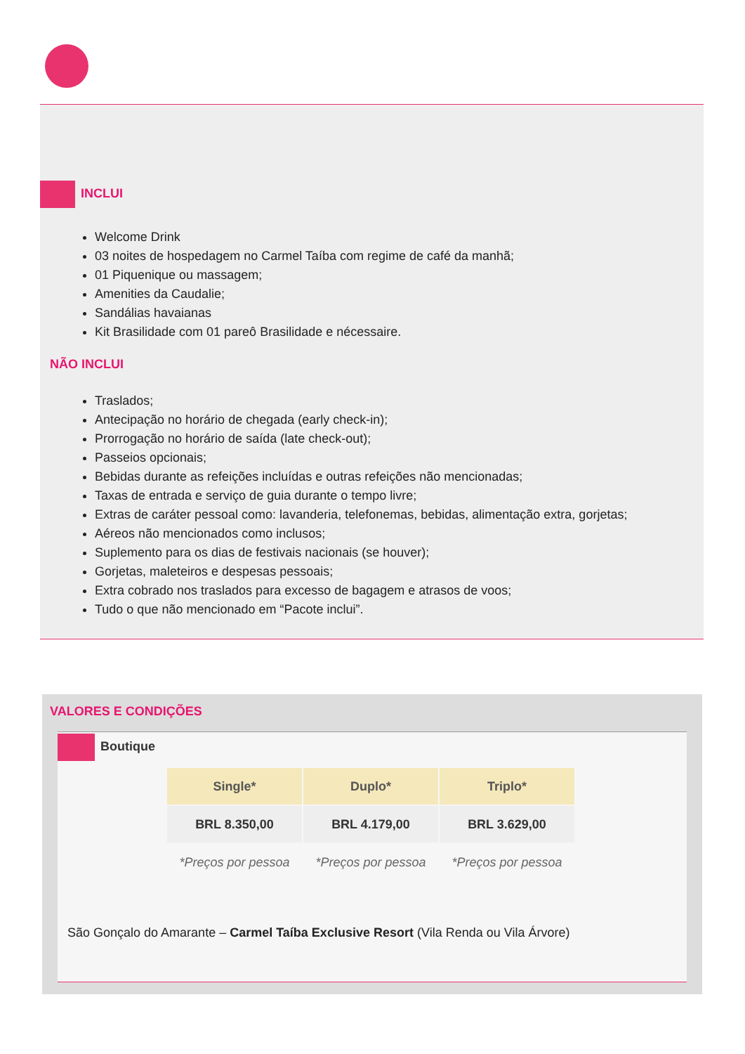INCLUI
Welcome Drink
03 noites de hospedagem no Carmel Taíba com regime de café da manhã;
01 Piquenique ou massagem;
Amenities da Caudalie;
Sandálias havaianas
Kit Brasilidade com 01 pareô Brasilidade e nécessaire.
NÃO INCLUI
Traslados;
Antecipação no horário de chegada (early check-in);
Prorrogação no horário de saída (late check-out);
Passeios opcionais;
Bebidas durante as refeições incluídas e outras refeições não mencionadas;
Taxas de entrada e serviço de guia durante o tempo livre;
Extras de caráter pessoal como: lavanderia, telefonemas, bebidas, alimentação extra, gorjetas;
Aéreos não mencionados como inclusos;
Suplemento para os dias de festivais nacionais (se houver);
Gorjetas, maleteiros e despesas pessoais;
Extra cobrado nos traslados para excesso de bagagem e atrasos de voos;
Tudo o que não mencionado em “Pacote inclui”.
VALORES E CONDIÇÕES
Boutique
| Single* | Duplo* | Triplo* |
| --- | --- | --- |
| BRL 8.350,00 | BRL 4.179,00 | BRL 3.629,00 |
| *Preços por pessoa | *Preços por pessoa | *Preços por pessoa |
São Gonçalo do Amarante – Carmel Taíba Exclusive Resort (Vila Renda ou Vila Árvore)